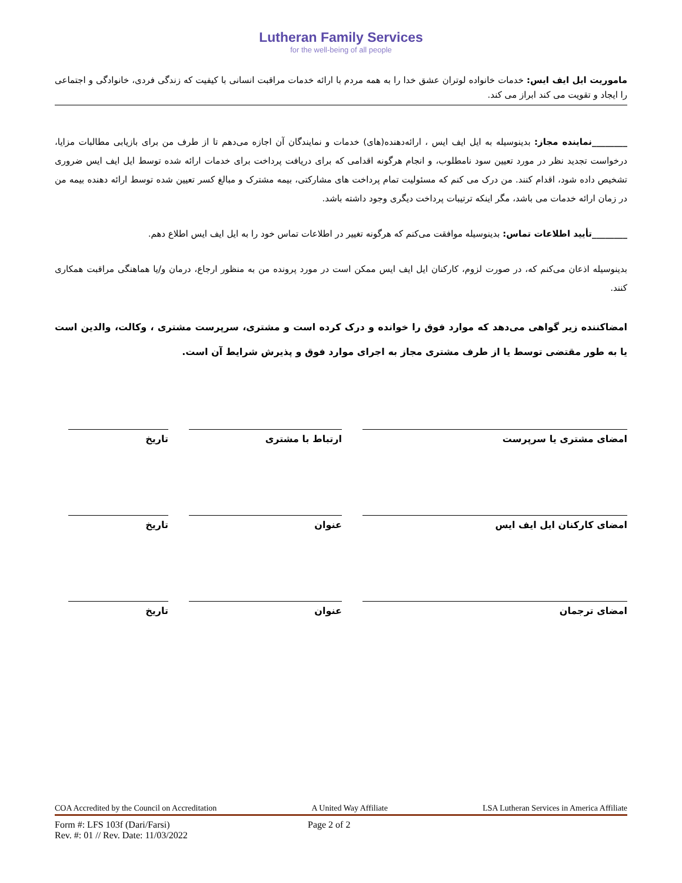Lutheran Family Services
for the well-being of all people
ماموریت ایل ایف ایس: خدمات خانواده لوتران عشق خدا را به همه مردم با ارائه خدمات مراقبت انسانی با کیفیت که زندگی فردی، خانوادگی و اجتماعی را ایجاد و تقویت می کند ابراز می کند.
________نماینده مجاز: بدینوسیله به ایل ایف ایس ، ارائه‌دهنده(های) خدمات و نمایندگان آن اجازه می‌دهم تا از طرف من برای بازیابی مطالبات مزایا، درخواست تجدید نظر در مورد تعیین سود نامطلوب، و انجام هرگونه اقدامی که برای دریافت پرداخت برای خدمات ارائه شده توسط ایل ایف ایس ضروری تشخیص داده شود، اقدام کنند. من درک می کنم که مسئولیت تمام پرداخت های مشارکتی، بیمه مشترک و مبالغ کسر تعیین شده توسط ارائه دهنده بیمه من در زمان ارائه خدمات می باشد، مگر اینکه ترتیبات پرداخت دیگری وجود داشته باشد.
________تأیید اطلاعات تماس: بدینوسیله موافقت می‌کنم که هرگونه تغییر در اطلاعات تماس خود را به ایل ایف ایس اطلاع دهم.
بدینوسیله اذعان می‌کنم که، در صورت لزوم، کارکنان ایل ایف ایس ممکن است در مورد پرونده من به منظور ارجاع، درمان و/یا هماهنگی مراقبت همکاری کنند.
امضاکننده زیر گواهی می‌دهد که موارد فوق را خوانده و درک کرده است و مشتری، سرپرست مشتری ، وکالت، والدین است یا به طور مقتضی توسط یا از طرف مشتری مجاز به اجرای موارد فوق و پذیرش شرایط آن است.
امضای مشتری یا سرپرست ارتباط با مشتری تاریخ
امضای کارکنان ایل ایف ایس عنوان تاریخ
امضای ترجمان عنوان تاریخ
COA Accredited by the Council on Accreditation A United Way Affiliate LSA Lutheran Services in America Affiliate
Form #: LFS 103f (Dari/Farsi)
Rev. #: 01 // Rev. Date: 11/03/2022
Page 2 of 2